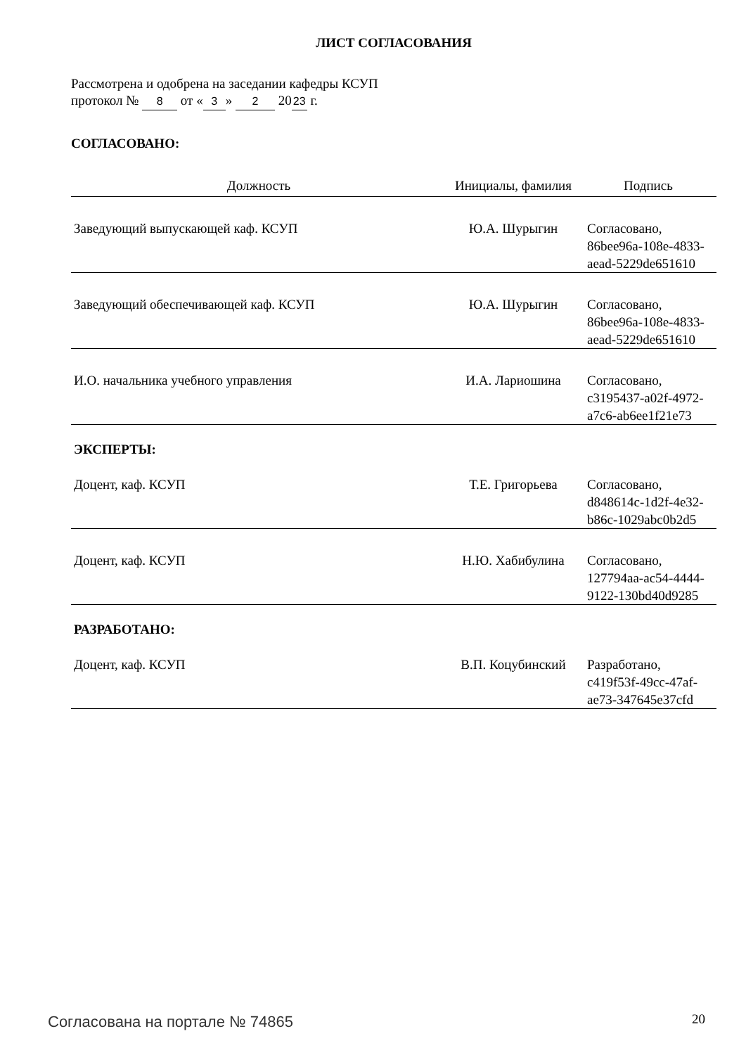ЛИСТ СОГЛАСОВАНИЯ
Рассмотрена и одобрена на заседании кафедры КСУП
протокол № 8 от « 3 » 2 20 23 г.
СОГЛАСОВАНО:
| Должность | Инициалы, фамилия | Подпись |
| --- | --- | --- |
| Заведующий выпускающей каф. КСУП | Ю.А. Шурыгин | Согласовано, 86bee96a-108e-4833- aead-5229de651610 |
| Заведующий обеспечивающей каф. КСУП | Ю.А. Шурыгин | Согласовано, 86bee96a-108e-4833- aead-5229de651610 |
| И.О. начальника учебного управления | И.А. Лариошина | Согласовано, c3195437-a02f-4972- a7c6-ab6ee1f21e73 |
ЭКСПЕРТЫ:
| Доцент, каф. КСУП | Т.Е. Григорьева | Согласовано, d848614c-1d2f-4e32- b86c-1029abc0b2d5 |
| Доцент, каф. КСУП | Н.Ю. Хабибулина | Согласовано, 127794aa-ac54-4444- 9122-130bd40d9285 |
РАЗРАБОТАНО:
| Доцент, каф. КСУП | В.П. Коцубинский | Разработано, c419f53f-49cc-47af- ae73-347645e37cfd |
Согласована на портале № 74865 20